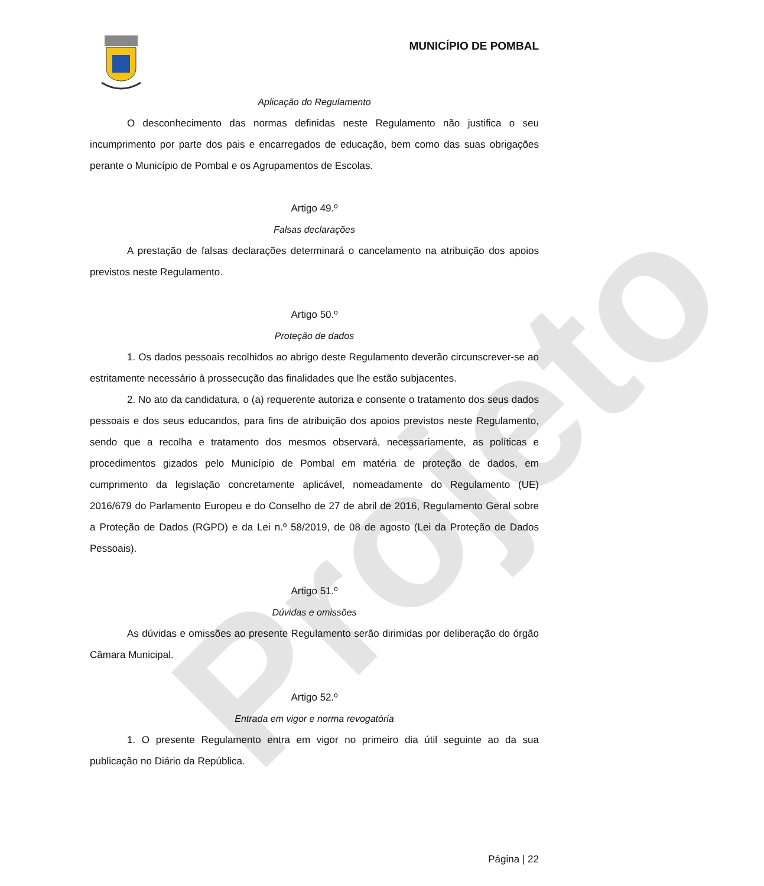Projeto
MUNICÍPIO DE POMBAL
Aplicação do Regulamento
O desconhecimento das normas definidas neste Regulamento não justifica o seu incumprimento por parte dos pais e encarregados de educação, bem como das suas obrigações perante o Município de Pombal e os Agrupamentos de Escolas.
Artigo 49.º
Falsas declarações
A prestação de falsas declarações determinará o cancelamento na atribuição dos apoios previstos neste Regulamento.
Artigo 50.º
Proteção de dados
1. Os dados pessoais recolhidos ao abrigo deste Regulamento deverão circunscrever-se ao estritamente necessário à prossecução das finalidades que lhe estão subjacentes.
2. No ato da candidatura, o (a) requerente autoriza e consente o tratamento dos seus dados pessoais e dos seus educandos, para fins de atribuição dos apoios previstos neste Regulamento, sendo que a recolha e tratamento dos mesmos observará, necessariamente, as políticas e procedimentos gizados pelo Município de Pombal em matéria de proteção de dados, em cumprimento da legislação concretamente aplicável, nomeadamente do Regulamento (UE) 2016/679 do Parlamento Europeu e do Conselho de 27 de abril de 2016, Regulamento Geral sobre a Proteção de Dados (RGPD) e da Lei n.º 58/2019, de 08 de agosto (Lei da Proteção de Dados Pessoais).
Artigo 51.º
Dúvidas e omissões
As dúvidas e omissões ao presente Regulamento serão dirimidas por deliberação do órgão Câmara Municipal.
Artigo 52.º
Entrada em vigor e norma revogatória
1. O presente Regulamento entra em vigor no primeiro dia útil seguinte ao da sua publicação no Diário da República.
Página | 22